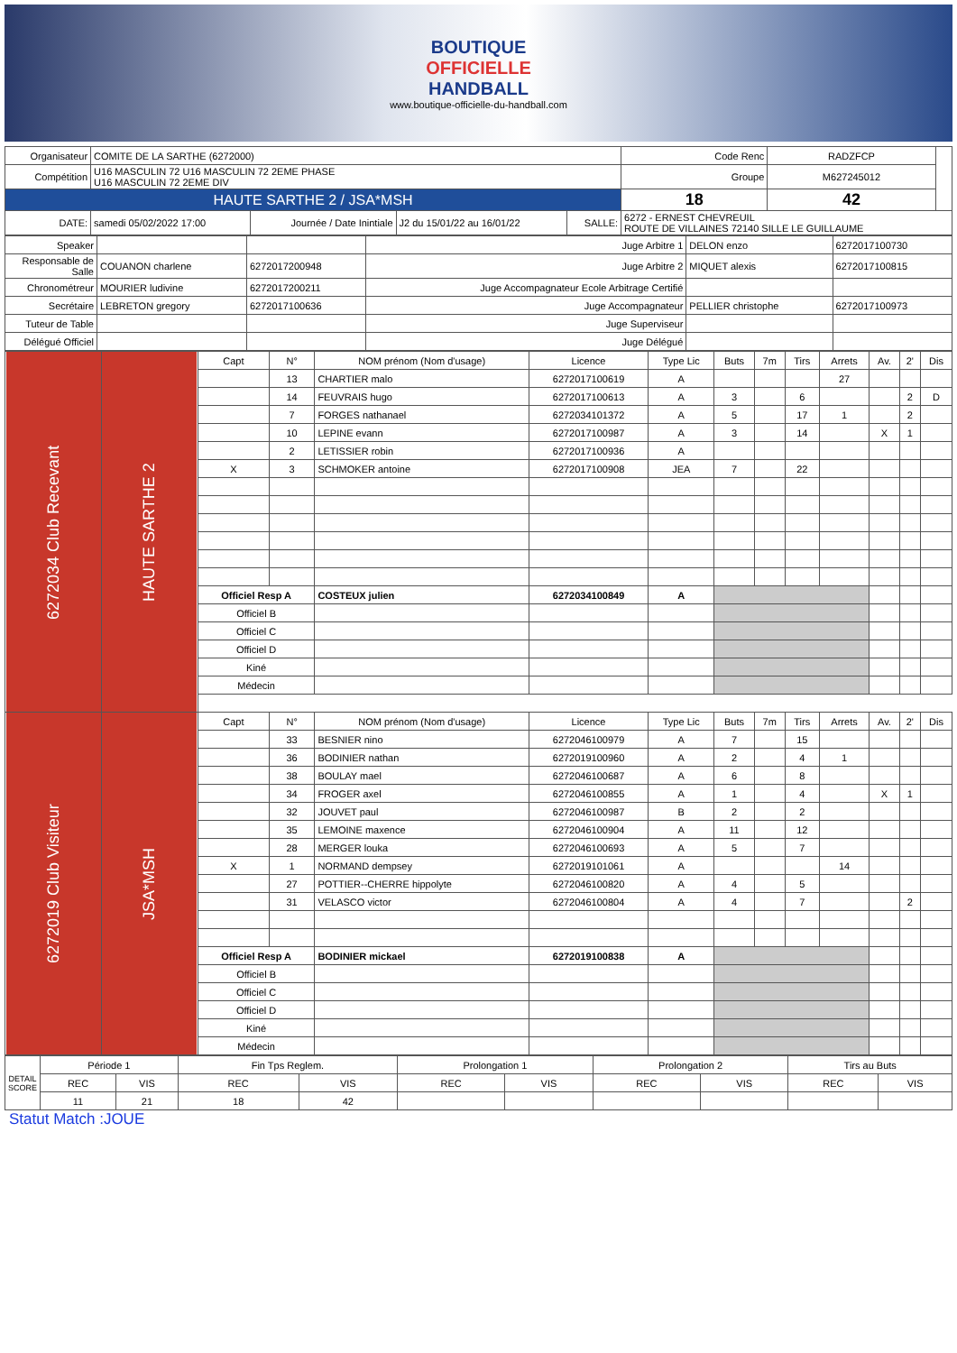BOUTIQUE
OFFICIELLE
HANDBALL
www.boutique-officielle-du-handball.com
| Organisateur | COMITE DE LA SARTHE (6272000) | | | | | Code Renc | RADZFCP | |
| Compétition | U16 MASCULIN 72 U16 MASCULIN 72 2EME PHASE U16 MASCULIN 72 2EME DIV | | | | | Groupe | M627245012 | |
| HAUTE SARTHE 2 / JSA*MSH | | | | | | 18 | 42 | |
| DATE: | samedi 05/02/2022 17:00 | Journée / Date Inintiale | J2 du 15/01/22 au 16/01/22 | SALLE: | 6272 - ERNEST CHEVREUIL ROUTE DE VILLAINES 72140 SILLE LE GUILLAUME | | | |
| Speaker | | | Juge Arbitre 1 | DELON enzo | 6272017100730 |
| Responsable de Salle | COUANON charlene | 6272017200948 | Juge Arbitre 2 | MIQUET alexis | 6272017100815 |
| Chronométreur | MOURIER ludivine | 6272017200211 | Juge Accompagnateur Ecole Arbitrage Certifié | | |
| Secrétaire | LEBRETON gregory | 6272017100636 | Juge Accompagnateur | PELLIER christophe | 6272017100973 |
| Tuteur de Table | | | Juge Superviseur | | |
| Délégué Officiel | | | Juge Délégué | | |
| 6272034 Club Recevant | HAUTE SARTHE 2 | Capt | N° | NOM prénom (Nom d'usage) | Licence | Type Lic | Buts | 7m | Tirs | Arrets | Av. | 2' | Dis |
| | | | 13 | CHARTIER malo | 6272017100619 | A | | | | 27 | | | |
| | | | 14 | FEUVRAIS hugo | 6272017100613 | A | 3 | | 6 | | | 2 | D |
| | | | 7 | FORGES nathanael | 6272034101372 | A | 5 | | 17 | 1 | | 2 | |
| | | | 10 | LEPINE evann | 6272017100987 | A | 3 | | 14 | | X | 1 | |
| | | | 2 | LETISSIER robin | 6272017100936 | A | | | | | | | |
| | | X | 3 | SCHMOKER antoine | 6272017100908 | JEA | 7 | | 22 | | | | |
| | | Officiel Resp A | | COSTEUX julien | 6272034100849 | A | | | | | | | |
| | | Officiel B | | | | | | | | | | | |
| | | Officiel C | | | | | | | | | | | |
| | | Officiel D | | | | | | | | | | | |
| | | Kiné | | | | | | | | | | | |
| | | Médecin | | | | | | | | | | | |
| 6272019 Club Visiteur | JSA*MSH | Capt | N° | NOM prénom (Nom d'usage) | Licence | Type Lic | Buts | 7m | Tirs | Arrets | Av. | 2' | Dis |
| | | | 33 | BESNIER nino | 6272046100979 | A | 7 | | 15 | | | | |
| | | | 36 | BODINIER nathan | 6272019100960 | A | 2 | | 4 | 1 | | | |
| | | | 38 | BOULAY mael | 6272046100687 | A | 6 | | 8 | | | | |
| | | | 34 | FROGER axel | 6272046100855 | A | 1 | | 4 | | X | 1 | |
| | | | 32 | JOUVET paul | 6272046100987 | B | 2 | | 2 | | | | |
| | | | 35 | LEMOINE maxence | 6272046100904 | A | 11 | | 12 | | | | |
| | | | 28 | MERGER louka | 6272046100693 | A | 5 | | 7 | | | | |
| | | X | 1 | NORMAND dempsey | 6272019101061 | A | | | | 14 | | | |
| | | | 27 | POTTIER--CHERRE hippolyte | 6272046100820 | A | 4 | | 5 | | | | |
| | | | 31 | VELASCO victor | 6272046100804 | A | 4 | | 7 | | | 2 | |
| | | Officiel Resp A | | BODINIER mickael | 6272019100838 | A | | | | | | | |
| | | Officiel B | | | | | | | | | | | |
| | | Officiel C | | | | | | | | | | | |
| | | Officiel D | | | | | | | | | | | |
| | | Kiné | | | | | | | | | | | |
| | | Médecin | | | | | | | | | | | |
| DETAIL SCORE | Période 1 | | Fin Tps Reglem. | | Prolongation 1 | | Prolongation 2 | | Tirs au Buts | |
| | REC | VIS | REC | VIS | REC | VIS | REC | VIS | REC | VIS |
| | 11 | 21 | 18 | 42 | | | | | | |
Statut Match :JOUE